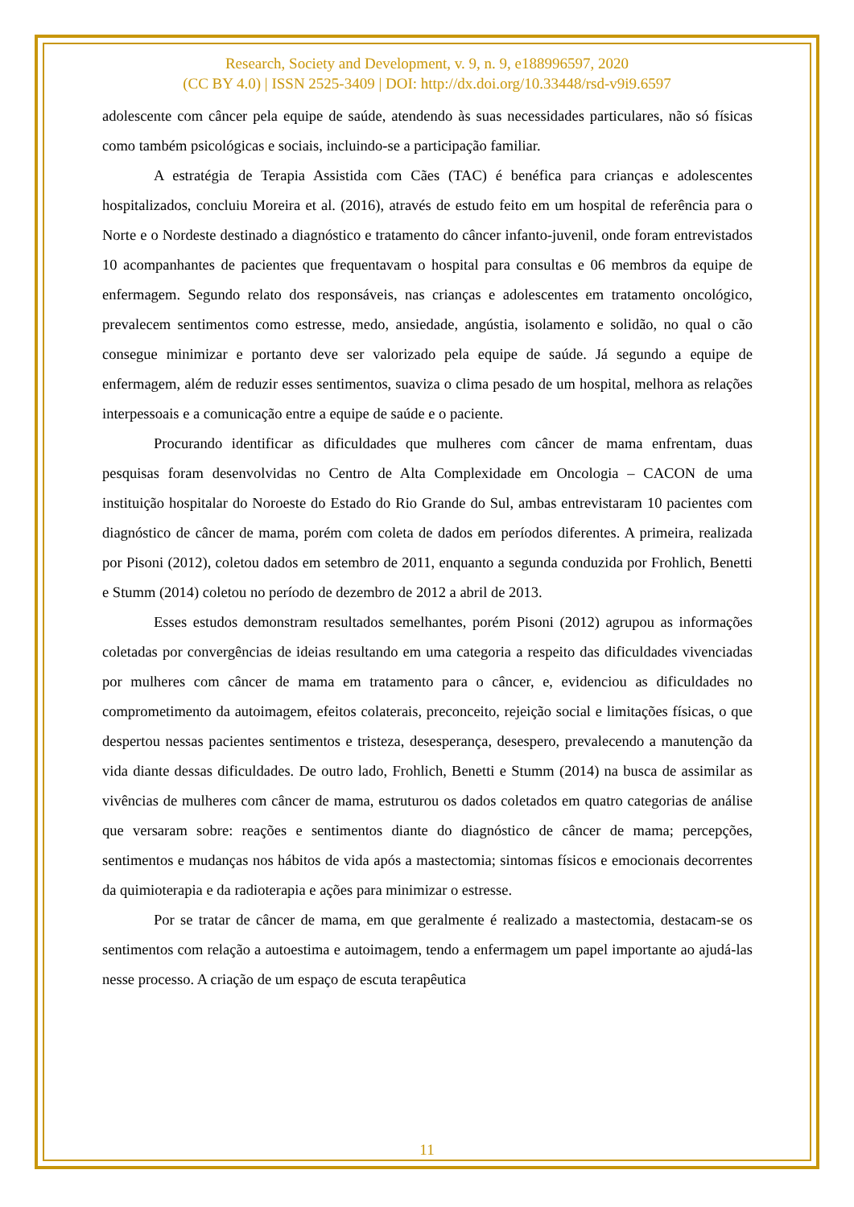Research, Society and Development, v. 9, n. 9, e188996597, 2020
(CC BY 4.0) | ISSN 2525-3409 | DOI: http://dx.doi.org/10.33448/rsd-v9i9.6597
adolescente com câncer pela equipe de saúde, atendendo às suas necessidades particulares, não só físicas como também psicológicas e sociais, incluindo-se a participação familiar.
A estratégia de Terapia Assistida com Cães (TAC) é benéfica para crianças e adolescentes hospitalizados, concluiu Moreira et al. (2016), através de estudo feito em um hospital de referência para o Norte e o Nordeste destinado a diagnóstico e tratamento do câncer infanto-juvenil, onde foram entrevistados 10 acompanhantes de pacientes que frequentavam o hospital para consultas e 06 membros da equipe de enfermagem. Segundo relato dos responsáveis, nas crianças e adolescentes em tratamento oncológico, prevalecem sentimentos como estresse, medo, ansiedade, angústia, isolamento e solidão, no qual o cão consegue minimizar e portanto deve ser valorizado pela equipe de saúde. Já segundo a equipe de enfermagem, além de reduzir esses sentimentos, suaviza o clima pesado de um hospital, melhora as relações interpessoais e a comunicação entre a equipe de saúde e o paciente.
Procurando identificar as dificuldades que mulheres com câncer de mama enfrentam, duas pesquisas foram desenvolvidas no Centro de Alta Complexidade em Oncologia – CACON de uma instituição hospitalar do Noroeste do Estado do Rio Grande do Sul, ambas entrevistaram 10 pacientes com diagnóstico de câncer de mama, porém com coleta de dados em períodos diferentes. A primeira, realizada por Pisoni (2012), coletou dados em setembro de 2011, enquanto a segunda conduzida por Frohlich, Benetti e Stumm (2014) coletou no período de dezembro de 2012 a abril de 2013.
Esses estudos demonstram resultados semelhantes, porém Pisoni (2012) agrupou as informações coletadas por convergências de ideias resultando em uma categoria a respeito das dificuldades vivenciadas por mulheres com câncer de mama em tratamento para o câncer, e, evidenciou as dificuldades no comprometimento da autoimagem, efeitos colaterais, preconceito, rejeição social e limitações físicas, o que despertou nessas pacientes sentimentos e tristeza, desesperança, desespero, prevalecendo a manutenção da vida diante dessas dificuldades. De outro lado, Frohlich, Benetti e Stumm (2014) na busca de assimilar as vivências de mulheres com câncer de mama, estruturou os dados coletados em quatro categorias de análise que versaram sobre: reações e sentimentos diante do diagnóstico de câncer de mama; percepções, sentimentos e mudanças nos hábitos de vida após a mastectomia; sintomas físicos e emocionais decorrentes da quimioterapia e da radioterapia e ações para minimizar o estresse.
Por se tratar de câncer de mama, em que geralmente é realizado a mastectomia, destacam-se os sentimentos com relação a autoestima e autoimagem, tendo a enfermagem um papel importante ao ajudá-las nesse processo. A criação de um espaço de escuta terapêutica
11